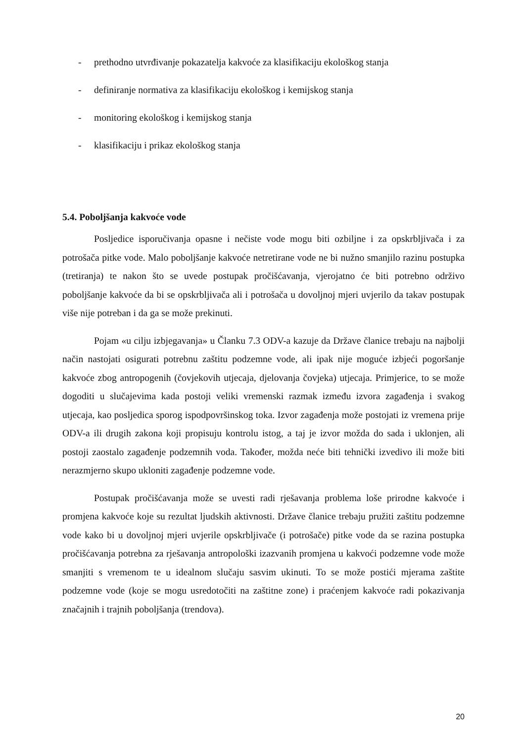- prethodno utvrđivanje pokazatelja kakvoće za klasifikaciju ekološkog stanja
- definiranje normativa za klasifikaciju ekološkog i kemijskog stanja
- monitoring ekološkog i kemijskog stanja
- klasifikaciju i prikaz ekološkog stanja
5.4. Poboljšanja kakvoće vode
Posljedice isporučivanja opasne i nečiste vode mogu biti ozbiljne i za opskrbljivača i za potrošača pitke vode. Malo poboljšanje kakvoće netretirane vode ne bi nužno smanjilo razinu postupka (tretiranja) te nakon što se uvede postupak pročišćavanja, vjerojatno će biti potrebno održivo poboljšanje kakvoće da bi se opskrbljivača ali i potrošača u dovoljnoj mjeri uvjerilo da takav postupak više nije potreban i da ga se može prekinuti.
Pojam «u cilju izbjegavanja» u Članku 7.3 ODV-a kazuje da Države članice trebaju na najbolji način nastojati osigurati potrebnu zaštitu podzemne vode, ali ipak nije moguće izbjeći pogoršanje kakvoće zbog antropogenih (čovjekovih utjecaja, djelovanja čovjeka) utjecaja. Primjerice, to se može dogoditi u slučajevima kada postoji veliki vremenski razmak između izvora zagađenja i svakog utjecaja, kao posljedica sporog ispodpovršinskog toka. Izvor zagađenja može postojati iz vremena prije ODV-a ili drugih zakona koji propisuju kontrolu istog, a taj je izvor možda do sada i uklonjen, ali postoji zaostalo zagađenje podzemnih voda. Također, možda neće biti tehnički izvedivo ili može biti nerazmjerno skupo ukloniti zagađenje podzemne vode.
Postupak pročišćavanja može se uvesti radi rješavanja problema loše prirodne kakvoće i promjena kakvoće koje su rezultat ljudskih aktivnosti. Države članice trebaju pružiti zaštitu podzemne vode kako bi u dovoljnoj mjeri uvjerile opskrbljivače (i potrošače) pitke vode da se razina postupka pročišćavanja potrebna za rješavanja antropološki izazvanih promjena u kakvoći podzemne vode može smanjiti s vremenom te u idealnom slučaju sasvim ukinuti. To se može postići mjerama zaštite podzemne vode (koje se mogu usredotočiti na zaštitne zone) i praćenjem kakvoće radi pokazivanja značajnih i trajnih poboljšanja (trendova).
20